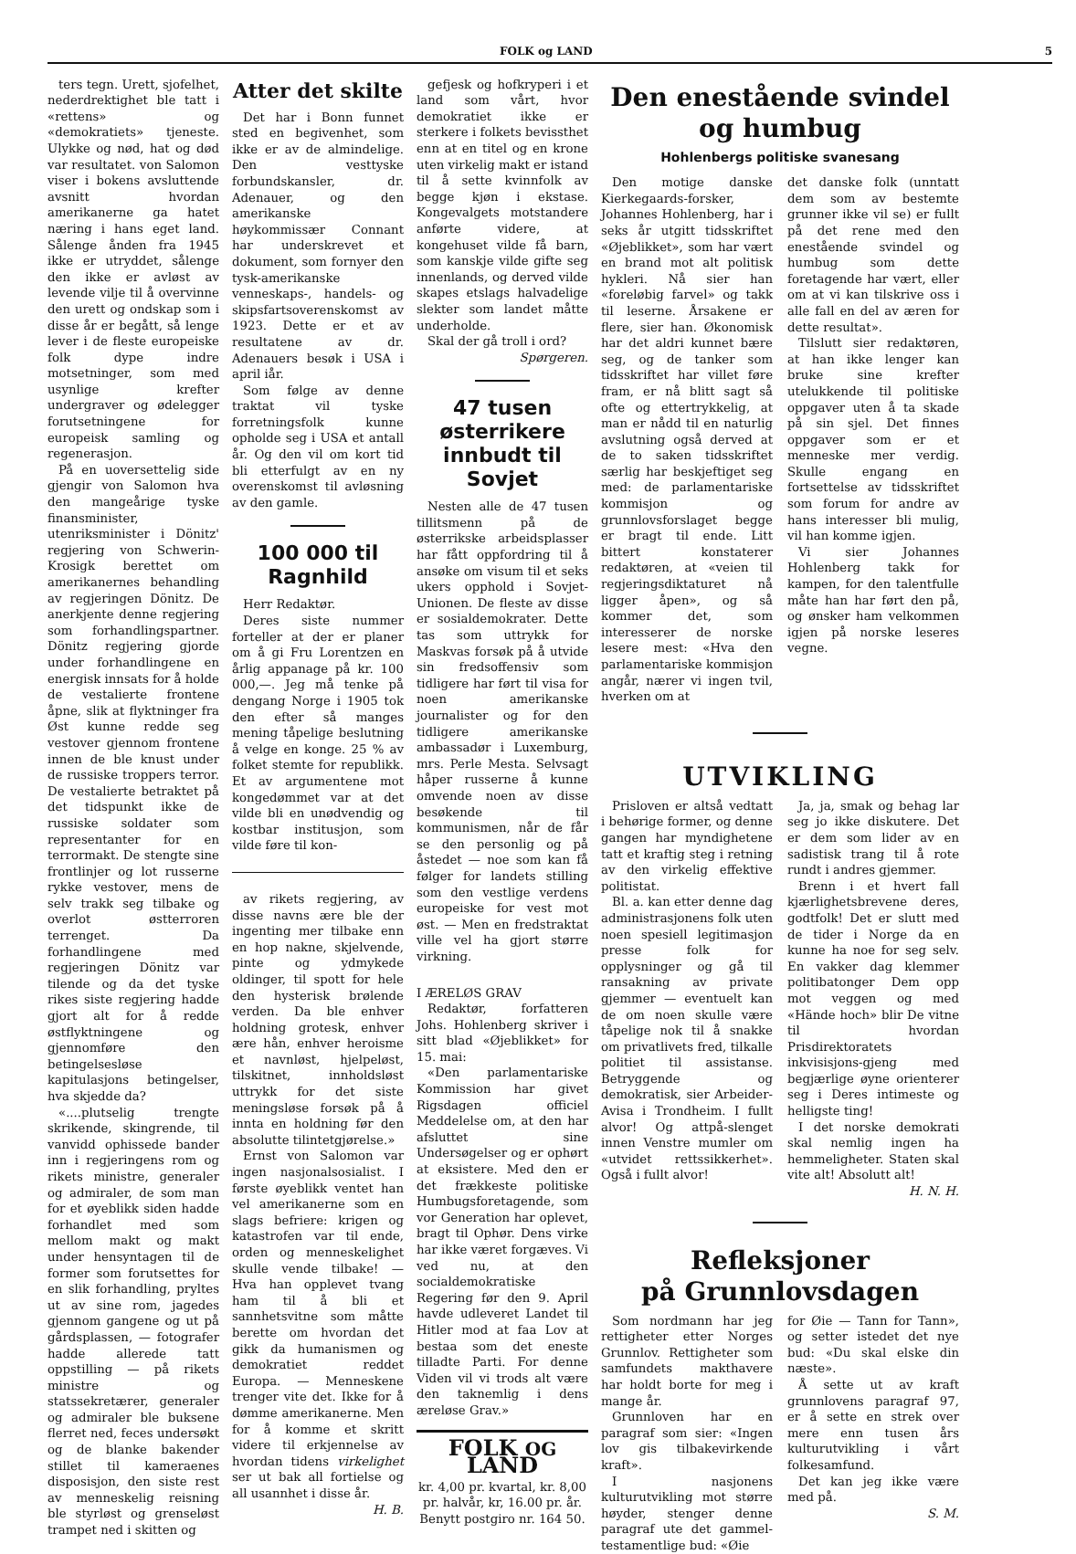FOLK og LAND 5
ters tegn. Urett, sjofelhet, nederdrektighet ble tatt i «rettens» og «demokratiets» tjeneste. Ulykke og nød, hat og død var resultatet. von Salomon viser i bokens avsluttende avsnitt hvordan amerikanerne ga hatet næring i hans eget land. Sålenge ånden fra 1945 ikke er utryddet, sålenge den ikke er avløst av levende vilje til å overvinne den urett og ondskap som i disse år er begått, så lenge lever i de fleste europeiske folk dype indre motsetninger, som med usynlige krefter undergraver og ødelegger forutsetningene for europeisk samling og regenerasjon.
På en uoversettelig side gjengir von Salomon hva den mangeårige tyske finansminister, utenriksminister i Dönitz' regjering von Schwerin-Krosigk berettet om amerikanernes behandling av regjeringen Dönitz. De anerkjente denne regjering som forhandlingspartner. Dönitz regjering gjorde under forhandlingene en energisk innsats for å holde de vestalierte frontene åpne, slik at flyktninger fra Øst kunne redde seg vestover gjennom frontene innen de ble knust under de russiske troppers terror. De vestalierte betraktet på det tidspunkt ikke de russiske soldater som representanter for en terrormakt. De stengte sine frontlinjer og lot russerne rykke vestover, mens de selv trakk seg tilbake og overlot østterroren terrenget. Da forhandlingene med regjeringen Dönitz var tilende og da det tyske rikes siste regjering hadde gjort alt for å redde østflyktningene og gjennomføre den betingelsesløse kapitulasjons betingelser, hva skjedde da?
«....plutselig trengte skrikende, skingrende, til vanvidd ophissede bander inn i regjeringens rom og rikets ministre, generaler og admiraler, de som man for et øyeblikk siden hadde forhandlet med som mellom makt og makt under hensyntagen til de former som forutsettes for en slik forhandling, pryltes ut av sine rom, jagedes gjennom gangene og ut på gårdsplassen, — fotografer hadde allerede tatt oppstilling — på rikets ministre og statssekretærer, generaler og admiraler ble buksene flerret ned, feces undersøkt og de blanke bakender stillet til kameraenes disposisjon, den siste rest av menneskelig reisning ble styrløst og grenseløst trampet ned i skitten og
Atter det skilte
Det har i Bonn funnet sted en begivenhet, som ikke er av de almindelige. Den vesttyske forbundskansler, dr. Adenauer, og den amerikanske høykommissær Connant har underskrevet et dokument, som fornyer den tysk-amerikanske venneskaps-, handels- og skipsfartsoverenskomst av 1923. Dette er et av resultatene av dr. Adenauers besøk i USA i april iår.
Som følge av denne traktat vil tyske forretningsfolk kunne opholde seg i USA et antall år. Og den vil om kort tid bli etterfulgt av en ny overenskomst til avløsning av den gamle.
100 000 til Ragnhild
Herr Redaktør.
Deres siste nummer forteller at der er planer om å gi Fru Lorentzen en årlig appanage på kr. 100 000,—. Jeg må tenke på dengang Norge i 1905 tok den efter så manges mening tåpelige beslutning å velge en konge. 25 % av folket stemte for republikk. Et av argumentene mot kongedømmet var at det vilde bli en unødvendig og kostbar institusjon, som vilde føre til kon-
av rikets regjering, av disse navns ære ble der ingenting mer tilbake enn en hop nakne, skjelvende, pinte og ydmykede oldinger, til spott for hele den hysterisk brølende verden. Da ble enhver holdning grotesk, enhver ære hån, enhver heroisme et navnløst, hjelpeløst, tilskitnet, innholdsløst uttrykk for det siste meningsløse forsøk på å innta en holdning før den absolutte tilintetgjørelse.»
Ernst von Salomon var ingen nasjonalsosialist. I første øyeblikk ventet han vel amerikanerne som en slags befriere: krigen og katastrofen var til ende, orden og menneskelighet skulle vende tilbake! — Hva han opplevet tvang ham til å bli et sannhetsvitne som måtte berette om hvordan det gikk da humanismen og demokratiet reddet Europa. — Menneskene trenger vite det. Ikke for å dømme amerikanerne. Men for å komme et skritt videre til erkjennelse av hvordan tidens virkelighet ser ut bak all fortielse og all usannhet i disse år.
H. B.
gefjesk og hofkryperi i et land som vårt, hvor demokratiet ikke er sterkere i folkets bevissthet enn at en titel og en krone uten virkelig makt er istand til å sette kvinnfolk av begge kjøn i ekstase. Kongevalgets motstandere anførte videre, at kongehuset vilde få barn, som kanskje vilde gifte seg innenlands, og derved vilde skapes etslags halvadelige slekter som landet måtte underholde.
Skal der gå troll i ord?
Spørgeren.
47 tusen østerrikere innbudt til Sovjet
Nesten alle de 47 tusen tillitsmenn på de østerrikske arbeidsplasser har fått oppfordring til å ansøke om visum til et seks ukers opphold i Sovjet-Unionen. De fleste av disse er sosialdemokrater. Dette tas som uttrykk for Maskvas forsøk på å utvide sin fredsoffensiv som tidligere har ført til visa for noen amerikanske journalister og for den tidligere amerikanske ambassadør i Luxemburg, mrs. Perle Mesta. Selvsagt håper russerne å kunne omvende noen av disse besøkende til kommunismen, når de får se den personlig og på åstedet — noe som kan få følger for landets stilling som den vestlige verdens europeiske for vest mot øst. — Men en fredstraktat ville vel ha gjort større virkning.
I ÆRELØS GRAV
Redaktør, forfatteren Johs. Hohlenberg skriver i sitt blad «Øjeblikket» for 15. mai:
«Den parlamentariske Kommission har givet Rigsdagen officiel Meddelelse om, at den har afsluttet sine Undersøgelser og er ophørt at eksistere. Med den er det frækkeste politiske Humbugsforetagende, som vor Generation har oplevet, bragt til Ophør. Dens virke har ikke været forgæves. Vi ved nu, at den socialdemokratiske Regering før den 9. April havde udleveret Landet til Hitler mod at faa Lov at bestaa som det eneste tilladte Parti. For denne Viden vil vi trods alt være den taknemlig i dens æreløse Grav.»
FOLK OG LAND
kr. 4,00 pr. kvartal, kr. 8,00 pr. halvår, kr, 16.00 pr. år. Benytt postgiro nr. 164 50.
Den enestående svindel og humbug
Hohlenbergs politiske svanesang
Den motige danske Kierkegaards-forsker, Johannes Hohlenberg, har i seks år utgitt tidsskriftet «Øjeblikket», som har vært en brand mot alt politisk hykleri. Nå sier han «foreløbig farvel» og takk til leserne. Årsakene er flere, sier han. Økonomisk har det aldri kunnet bære seg, og de tanker som tidsskriftet har villet føre fram, er nå blitt sagt så ofte og ettertrykkelig, at man er nådd til en naturlig avslutning også derved at de to saken tidsskriftet særlig har beskjeftiget seg med: de parlamentariske kommisjon og grunnlovsforslaget begge er bragt til ende. Litt bittert konstaterer redaktøren, at «veien til regjeringsdiktaturet nå ligger åpen», og så kommer det, som interesserer de norske lesere mest: «Hva den parlamentariske kommisjon angår, nærer vi ingen tvil, hverken om at
det danske folk (unntatt dem som av bestemte grunner ikke vil se) er fullt på det rene med den enestående svindel og humbug som dette foretagende har vært, eller om at vi kan tilskrive oss i alle fall en del av æren for dette resultat».
Tilslutt sier redaktøren, at han ikke lenger kan bruke sine krefter utelukkende til politiske oppgaver uten å ta skade på sin sjel. Det finnes oppgaver som er et menneske mer verdig. Skulle engang en fortsettelse av tidsskriftet som forum for andre av hans interesser bli mulig, vil han komme igjen.
Vi sier Johannes Hohlenberg takk for kampen, for den talentfulle måte han har ført den på, og ønsker ham velkommen igjen på norske leseres vegne.
UTVIKLING
Prisloven er altså vedtatt i behørige former, og denne gangen har myndighetene tatt et kraftig steg i retning av den virkelig effektive politistat.
Bl. a. kan etter denne dag administrasjonens folk uten noen spesiell legitimasjon presse folk for opplysninger og gå til ransakning av private gjemmer — eventuelt kan de om noen skulle være tåpelige nok til å snakke om privatlivets fred, tilkalle politiet til assistanse. Betryggende og demokratisk, sier Arbeider-Avisa i Trondheim. I fullt alvor! Og attpå-slenget innen Venstre mumler om «utvidet rettssikkerhet». Også i fullt alvor!
Ja, ja, smak og behag lar seg jo ikke diskutere. Det er dem som lider av en sadistisk trang til å rote rundt i andres gjemmer.
Brenn i et hvert fall kjærlighetsbrevene deres, godtfolk! Det er slutt med de tider i Norge da en kunne ha noe for seg selv. En vakker dag klemmer politibatonger Dem opp mot veggen og med «Hände hoch» blir De vitne til hvordan Prisdirektoratets inkvisisjons-gjeng med begjærlige øyne orienterer seg i Deres intimeste og helligste ting!
I det norske demokrati skal nemlig ingen ha hemmeligheter. Staten skal vite alt! Absolutt alt!
H. N. H.
Refleksjoner
på Grunnlovsdagen
Som nordmann har jeg rettigheter etter Norges Grunnlov. Rettigheter som samfundets makthavere har holdt borte for meg i mange år.
Grunnloven har en paragraf som sier: «Ingen lov gis tilbakevirkende kraft».
I nasjonens kulturutvikling mot større høyder, stenger denne paragraf ute det gammel-testamentlige bud: «Øie
for Øie — Tann for Tann», og setter istedet det nye bud: «Du skal elske din næste».
Å sette ut av kraft grunnlovens paragraf 97, er å sette en strek over mere enn tusen års kulturutvikling i vårt folkesamfund.
Det kan jeg ikke være med på.
S. M.